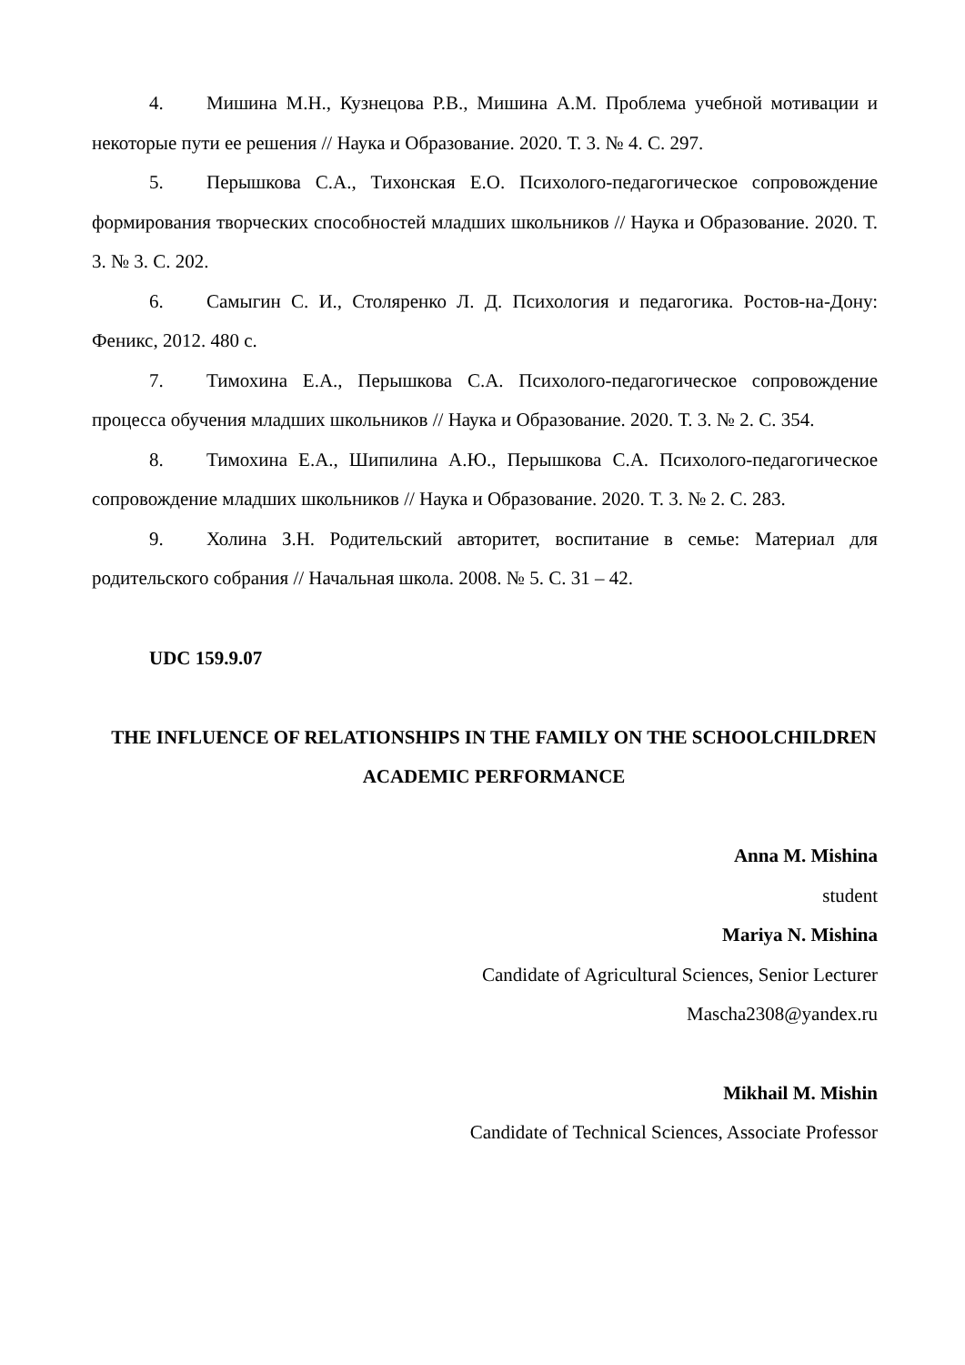4. Мишина М.Н., Кузнецова Р.В., Мишина А.М. Проблема учебной мотивации и некоторые пути ее решения // Наука и Образование. 2020. Т. 3. № 4. С. 297.
5. Перышкова С.А., Тихонская Е.О. Психолого-педагогическое сопровождение формирования творческих способностей младших школьников // Наука и Образование. 2020. Т. 3. № 3. С. 202.
6. Самыгин С. И., Столяренко Л. Д. Психология и педагогика. Ростов-на-Дону: Феникс, 2012. 480 с.
7. Тимохина Е.А., Перышкова С.А. Психолого-педагогическое сопровождение процесса обучения младших школьников // Наука и Образование. 2020. Т. 3. № 2. С. 354.
8. Тимохина Е.А., Шипилина А.Ю., Перышкова С.А. Психолого-педагогическое сопровождение младших школьников // Наука и Образование. 2020. Т. 3. № 2. С. 283.
9. Холина З.Н. Родительский авторитет, воспитание в семье: Материал для родительского собрания // Начальная школа. 2008. № 5. С. 31 – 42.
UDC 159.9.07
THE INFLUENCE OF RELATIONSHIPS IN THE FAMILY ON THE SCHOOLCHILDREN ACADEMIC PERFORMANCE
Anna M. Mishina
student
Mariya N. Mishina
Candidate of Agricultural Sciences, Senior Lecturer
Mascha2308@yandex.ru
Mikhail M. Mishin
Candidate of Technical Sciences, Associate Professor